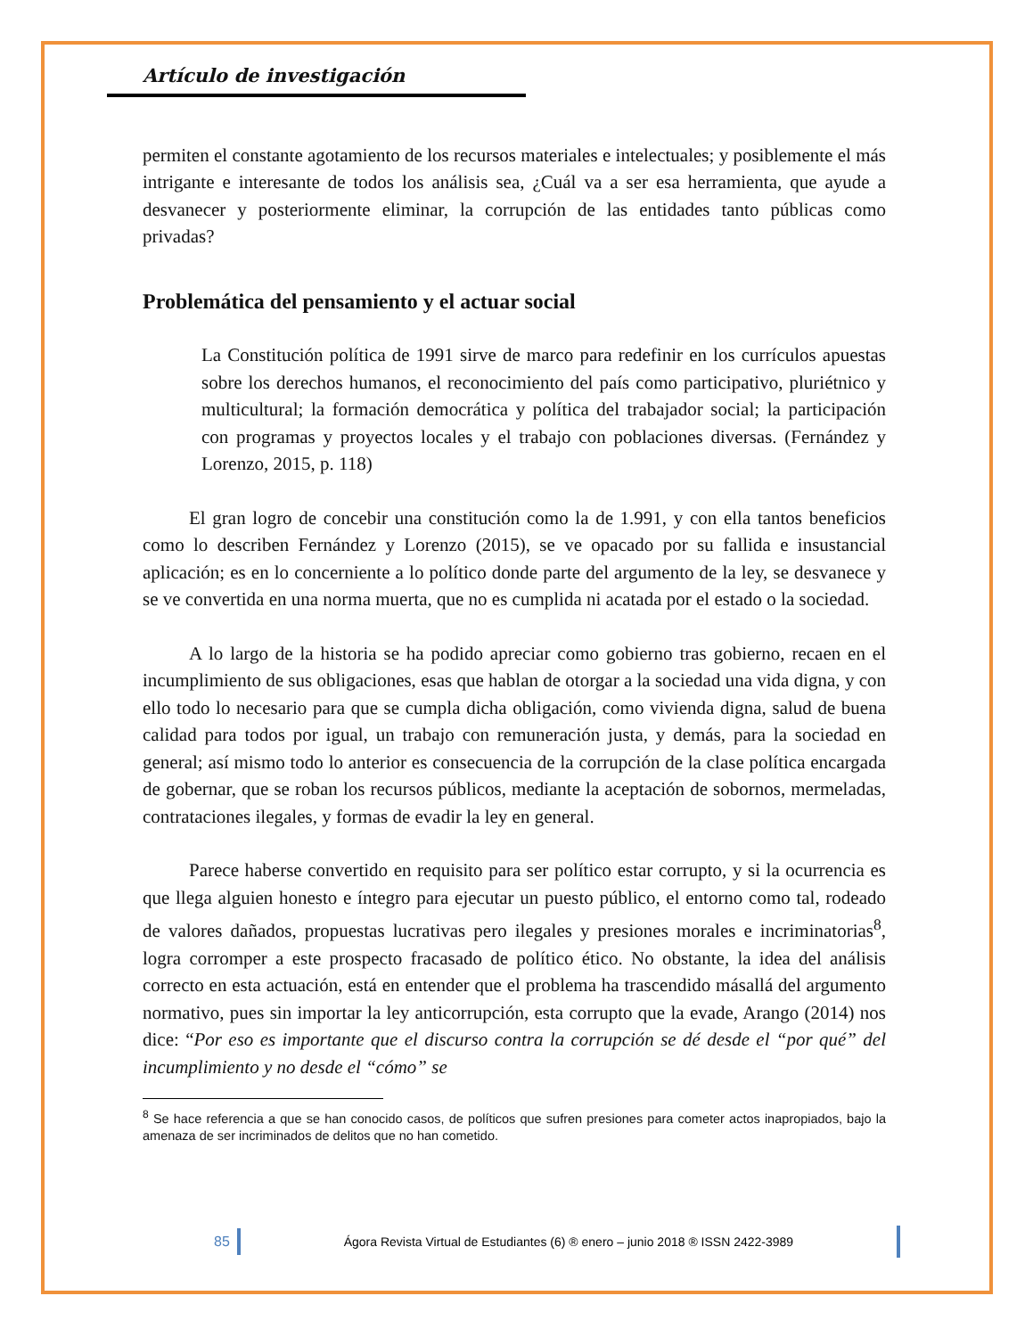Artículo de investigación
permiten el constante agotamiento de los recursos materiales e intelectuales; y posiblemente el más intrigante e interesante de todos los análisis sea, ¿Cuál va a ser esa herramienta, que ayude a desvanecer y posteriormente eliminar, la corrupción de las entidades tanto públicas como privadas?
Problemática del pensamiento y el actuar social
La Constitución política de 1991 sirve de marco para redefinir en los currículos apuestas sobre los derechos humanos, el reconocimiento del país como participativo, pluriétnico y multicultural; la formación democrática y política del trabajador social; la participación con programas y proyectos locales y el trabajo con poblaciones diversas. (Fernández y Lorenzo, 2015, p. 118)
El gran logro de concebir una constitución como la de 1.991, y con ella tantos beneficios como lo describen Fernández y Lorenzo (2015), se ve opacado por su fallida e insustancial aplicación; es en lo concerniente a lo político donde parte del argumento de la ley, se desvanece y se ve convertida en una norma muerta, que no es cumplida ni acatada por el estado o la sociedad.
A lo largo de la historia se ha podido apreciar como gobierno tras gobierno, recaen en el incumplimiento de sus obligaciones, esas que hablan de otorgar a la sociedad una vida digna, y con ello todo lo necesario para que se cumpla dicha obligación, como vivienda digna, salud de buena calidad para todos por igual, un trabajo con remuneración justa, y demás, para la sociedad en general; así mismo todo lo anterior es consecuencia de la corrupción de la clase política encargada de gobernar, que se roban los recursos públicos, mediante la aceptación de sobornos, mermeladas, contrataciones ilegales, y formas de evadir la ley en general.
Parece haberse convertido en requisito para ser político estar corrupto, y si la ocurrencia es que llega alguien honesto e íntegro para ejecutar un puesto público, el entorno como tal, rodeado de valores dañados, propuestas lucrativas pero ilegales y presiones morales e incriminatorias<sup>8</sup>, logra corromper a este prospecto fracasado de político ético. No obstante, la idea del análisis correcto en esta actuación, está en entender que el problema ha trascendido másallá del argumento normativo, pues sin importar la ley anticorrupción, esta corrupto que la evade, Arango (2014) nos dice: “Por eso es importante que el discurso contra la corrupción se dé desde el “por qué” del incumplimiento y no desde el “cómo” se
<sup>8</sup> Se hace referencia a que se han conocido casos, de políticos que sufren presiones para cometer actos inapropiados, bajo la amenaza de ser incriminados de delitos que no han cometido.
85 Ágora Revista Virtual de Estudiantes (6) ® enero – junio 2018 ® ISSN 2422-3989